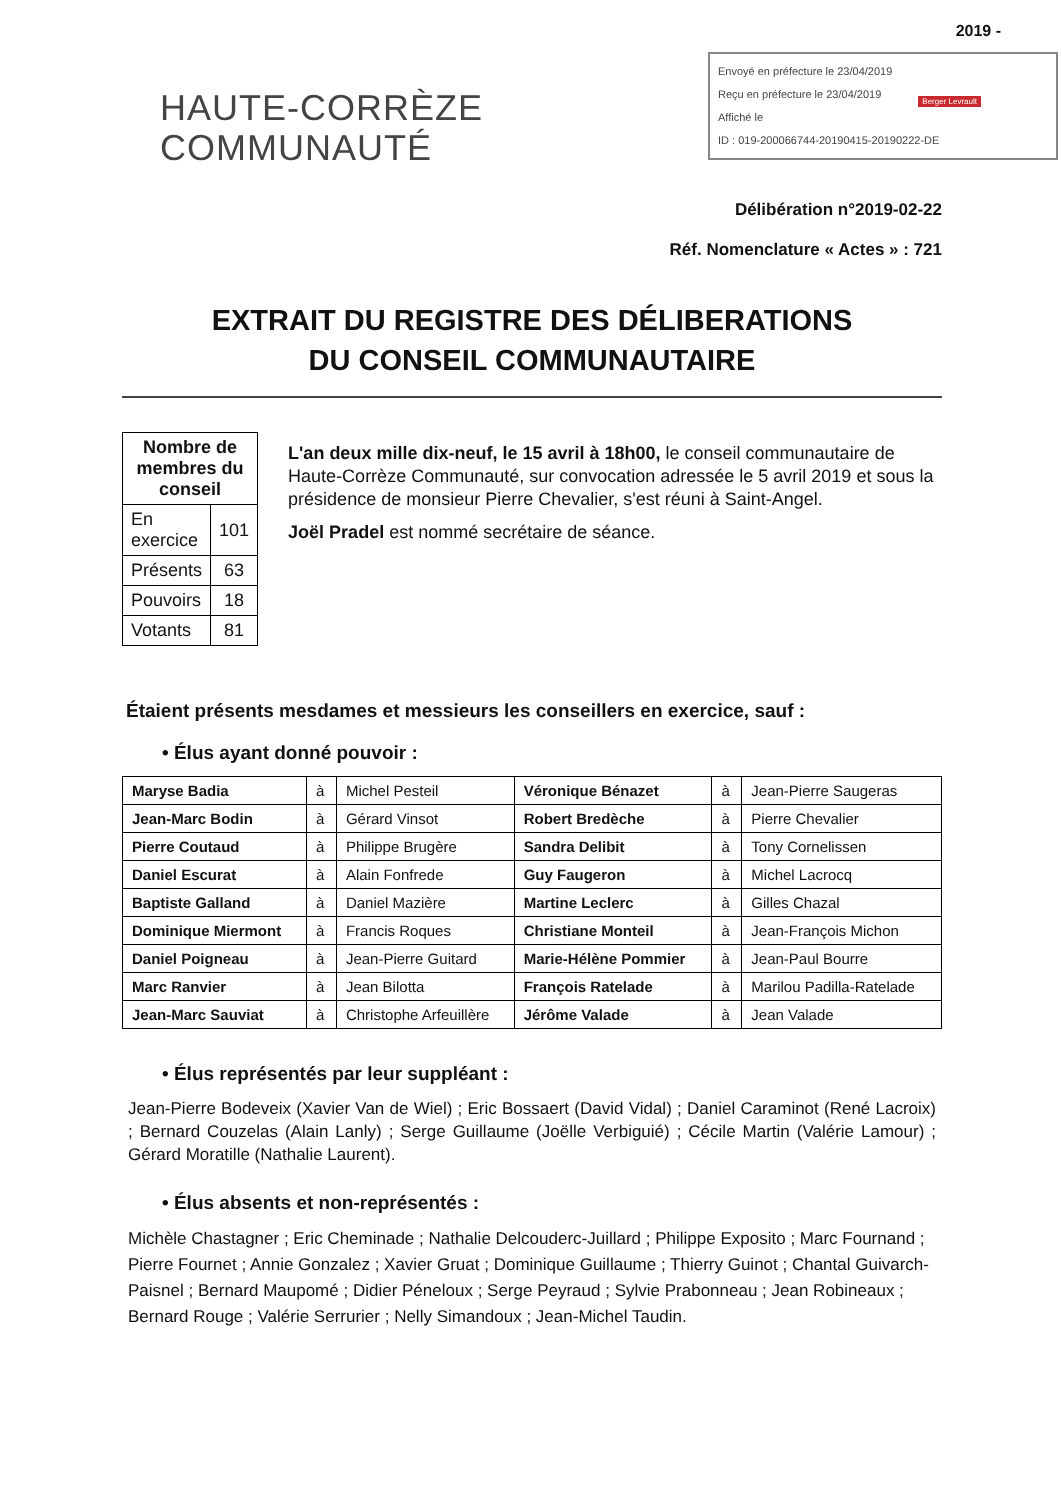2019 -
Envoyé en préfecture le 23/04/2019
Reçu en préfecture le 23/04/2019
Affiché le
ID : 019-200066744-20190415-20190222-DE
Berger Levrault
HAUTE-CORRÈZE
COMMUNAUTÉ
Délibération n°2019-02-22
Réf. Nomenclature « Actes » : 721
EXTRAIT DU REGISTRE DES DÉLIBERATIONS
DU CONSEIL COMMUNAUTAIRE
| Nombre de membres du conseil | |
| --- | --- |
| En exercice | 101 |
| Présents | 63 |
| Pouvoirs | 18 |
| Votants | 81 |
L'an deux mille dix-neuf, le 15 avril à 18h00, le conseil communautaire de Haute-Corrèze Communauté, sur convocation adressée le 5 avril 2019 et sous la présidence de monsieur Pierre Chevalier, s'est réuni à Saint-Angel.
Joël Pradel est nommé secrétaire de séance.
Étaient présents mesdames et messieurs les conseillers en exercice, sauf :
• Élus ayant donné pouvoir :
| Maryse Badia | à | Michel Pesteil | Véronique Bénazet | à | Jean-Pierre Saugeras |
| Jean-Marc Bodin | à | Gérard Vinsot | Robert Bredèche | à | Pierre Chevalier |
| Pierre Coutaud | à | Philippe Brugère | Sandra Delibit | à | Tony Cornelissen |
| Daniel Escurat | à | Alain Fonfrede | Guy Faugeron | à | Michel Lacrocq |
| Baptiste Galland | à | Daniel Mazière | Martine Leclerc | à | Gilles Chazal |
| Dominique Miermont | à | Francis Roques | Christiane Monteil | à | Jean-François Michon |
| Daniel Poigneau | à | Jean-Pierre Guitard | Marie-Hélène Pommier | à | Jean-Paul Bourre |
| Marc Ranvier | à | Jean Bilotta | François Ratelade | à | Marilou Padilla-Ratelade |
| Jean-Marc Sauviat | à | Christophe Arfeuillère | Jérôme Valade | à | Jean Valade |
• Élus représentés par leur suppléant :
Jean-Pierre Bodeveix (Xavier Van de Wiel) ; Eric Bossaert (David Vidal) ; Daniel Caraminot (René Lacroix) ; Bernard Couzelas (Alain Lanly) ; Serge Guillaume (Joëlle Verbiguié) ; Cécile Martin (Valérie Lamour) ; Gérard Moratille (Nathalie Laurent).
• Élus absents et non-représentés :
Michèle Chastagner ; Eric Cheminade ; Nathalie Delcouderc-Juillard ; Philippe Exposito ; Marc Fournand ; Pierre Fournet ; Annie Gonzalez ; Xavier Gruat ; Dominique Guillaume ; Thierry Guinot ; Chantal Guivarch-Paisnel ; Bernard Maupomé ; Didier Péneloux ; Serge Peyraud ; Sylvie Prabonneau ; Jean Robineaux ; Bernard Rouge ; Valérie Serrurier ; Nelly Simandoux ; Jean-Michel Taudin.